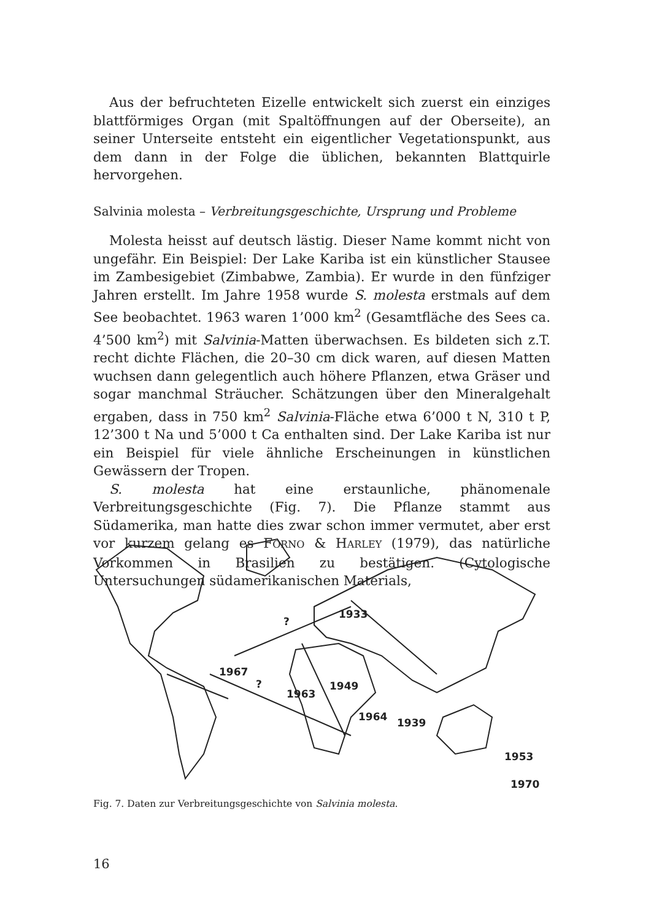Aus der befruchteten Eizelle entwickelt sich zuerst ein einziges blattförmiges Organ (mit Spaltöffnungen auf der Oberseite), an seiner Unterseite entsteht ein eigentlicher Vegetationspunkt, aus dem dann in der Folge die üblichen, bekannten Blattquirle hervorgehen.
Salvinia molesta – Verbreitungsgeschichte, Ursprung und Probleme
Molesta heisst auf deutsch lästig. Dieser Name kommt nicht von ungefähr. Ein Beispiel: Der Lake Kariba ist ein künstlicher Stausee im Zambesigebiet (Zimbabwe, Zambia). Er wurde in den fünfziger Jahren erstellt. Im Jahre 1958 wurde S. molesta erstmals auf dem See beobachtet. 1963 waren 1’000 km<sup>2</sup> (Gesamtfläche des Sees ca. 4’500 km<sup>2</sup>) mit Salvinia-Matten überwachsen. Es bildeten sich z.T. recht dichte Flächen, die 20–30 cm dick waren, auf diesen Matten wuchsen dann gelegentlich auch höhere Pflanzen, etwa Gräser und sogar manchmal Sträucher. Schätzungen über den Mineralgehalt ergaben, dass in 750 km<sup>2</sup> Salvinia-Fläche etwa 6’000 t N, 310 t P, 12’300 t Na und 5’000 t Ca enthalten sind. Der Lake Kariba ist nur ein Beispiel für viele ähnliche Erscheinungen in künstlichen Gewässern der Tropen.
S. molesta hat eine erstaunliche, phänomenale Verbreitungsgeschichte (Fig. 7). Die Pflanze stammt aus Südamerika, man hatte dies zwar schon immer vermutet, aber erst vor kurzem gelang es FORNO & HARLEY (1979), das natürliche Vorkommen in Brasilien zu bestätigen. (Cytologische Untersuchungen südamerikanischen Materials,
1967
?
1963
1949
1933
1964
1939
1953
1970
?
Fig. 7. Daten zur Verbreitungsgeschichte von Salvinia molesta.
16